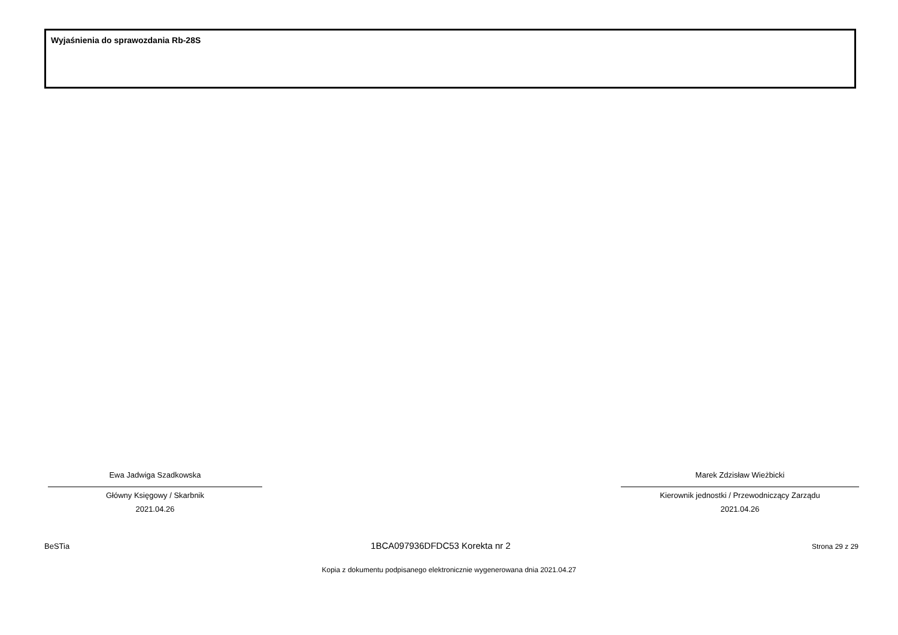Wyjaśnienia do sprawozdania Rb-28S
Ewa Jadwiga Szadkowska
Główny Księgowy / Skarbnik
2021.04.26
Marek Zdzisław Wieżbicki
Kierownik jednostki / Przewodniczący Zarządu
2021.04.26
BeSTia 1BCA097936DFDC53 Korekta nr 2 Strona 29 z 29
Kopia z dokumentu podpisanego elektronicznie wygenerowana dnia 2021.04.27